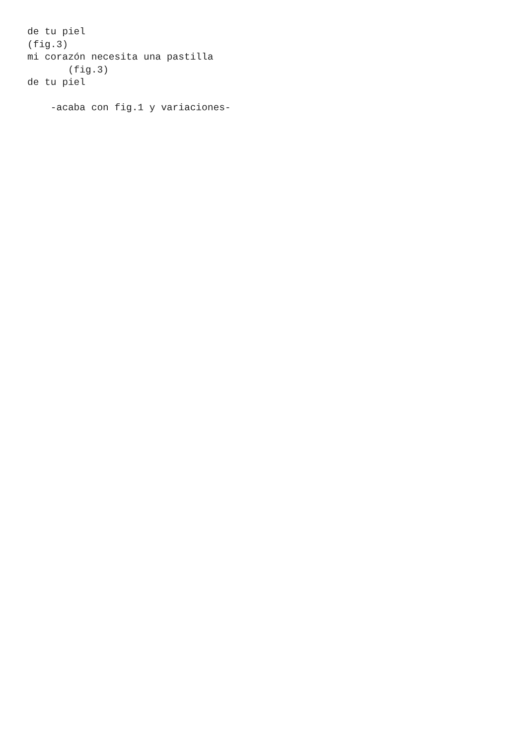de tu piel
(fig.3)
mi corazón necesita una pastilla
       (fig.3)
de tu piel

    -acaba con fig.1 y variaciones-